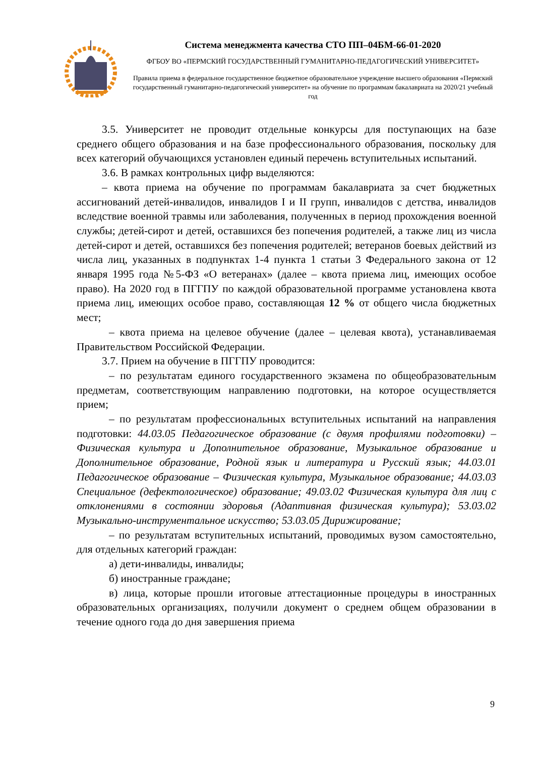Система менеджмента качества СТО ПП–04БМ-66-01-2020
ФГБОУ ВО «ПЕРМСКИЙ ГОСУДАРСТВЕННЫЙ ГУМАНИТАРНО-ПЕДАГОГИЧЕСКИЙ УНИВЕРСИТЕТ»
Правила приема в федеральное государственное бюджетное образовательное учреждение высшего образования «Пермский государственный гуманитарно-педагогический университет» на обучение по программам бакалавриата на 2020/21 учебный год
3.5. Университет не проводит отдельные конкурсы для поступающих на базе среднего общего образования и на базе профессионального образования, поскольку для всех категорий обучающихся установлен единый перечень вступительных испытаний.
3.6. В рамках контрольных цифр выделяются:
– квота приема на обучение по программам бакалавриата за счет бюджетных ассигнований детей-инвалидов, инвалидов I и II групп, инвалидов с детства, инвалидов вследствие военной травмы или заболевания, полученных в период прохождения военной службы; детей-сирот и детей, оставшихся без попечения родителей, а также лиц из числа детей-сирот и детей, оставшихся без попечения родителей; ветеранов боевых действий из числа лиц, указанных в подпунктах 1-4 пункта 1 статьи 3 Федерального закона от 12 января 1995 года №5-ФЗ «О ветеранах» (далее – квота приема лиц, имеющих особое право). На 2020 год в ПГГПУ по каждой образовательной программе установлена квота приема лиц, имеющих особое право, составляющая 12 % от общего числа бюджетных мест;
– квота приема на целевое обучение (далее – целевая квота), устанавливаемая Правительством Российской Федерации.
3.7. Прием на обучение в ПГГПУ проводится:
– по результатам единого государственного экзамена по общеобразовательным предметам, соответствующим направлению подготовки, на которое осуществляется прием;
– по результатам профессиональных вступительных испытаний на направления подготовки: 44.03.05 Педагогическое образование (с двумя профилями подготовки) – Физическая культура и Дополнительное образование, Музыкальное образование и Дополнительное образование, Родной язык и литература и Русский язык; 44.03.01 Педагогическое образование – Физическая культура, Музыкальное образование; 44.03.03 Специальное (дефектологическое) образование; 49.03.02 Физическая культура для лиц с отклонениями в состоянии здоровья (Адаптивная физическая культура); 53.03.02 Музыкально-инструментальное искусство; 53.03.05 Дирижирование;
– по результатам вступительных испытаний, проводимых вузом самостоятельно, для отдельных категорий граждан:
а) дети-инвалиды, инвалиды;
б) иностранные граждане;
в) лица, которые прошли итоговые аттестационные процедуры в иностранных образовательных организациях, получили документ о среднем общем образовании в течение одного года до дня завершения приема
9